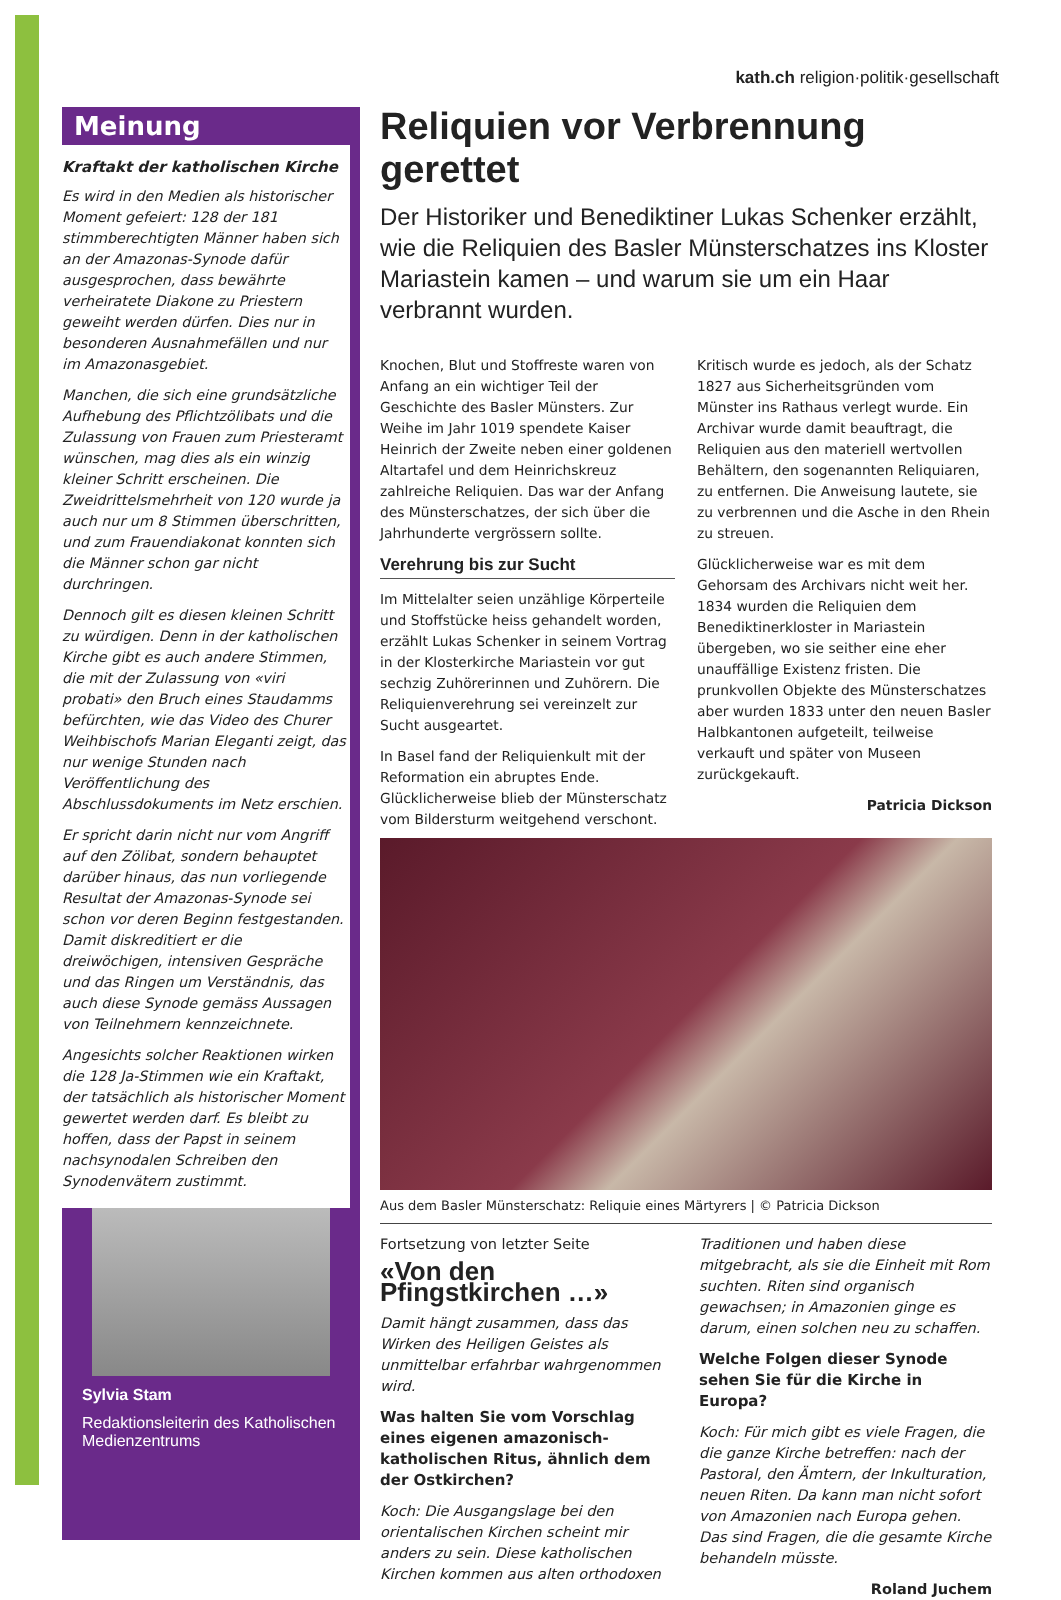kath.ch religion·politik·gesellschaft
Meinung
Kraftakt der katholischen Kirche
Es wird in den Medien als historischer Moment gefeiert: 128 der 181 stimmberechtigten Männer haben sich an der Amazonas-Synode dafür ausgesprochen, dass bewährte verheiratete Diakone zu Priestern geweiht werden dürfen. Dies nur in besonderen Ausnahmefällen und nur im Amazonasgebiet.
Manchen, die sich eine grundsätzliche Aufhebung des Pflichtzölibats und die Zulassung von Frauen zum Priesteramt wünschen, mag dies als ein winzig kleiner Schritt erscheinen. Die Zweidrittelsmehrheit von 120 wurde ja auch nur um 8 Stimmen überschritten, und zum Frauendiakonat konnten sich die Männer schon gar nicht durchringen.
Dennoch gilt es diesen kleinen Schritt zu würdigen. Denn in der katholischen Kirche gibt es auch andere Stimmen, die mit der Zulassung von «viri probati» den Bruch eines Staudamms befürchten, wie das Video des Churer Weihbischofs Marian Eleganti zeigt, das nur wenige Stunden nach Veröffentlichung des Abschlussdokuments im Netz erschien.
Er spricht darin nicht nur vom Angriff auf den Zölibat, sondern behauptet darüber hinaus, das nun vorliegende Resultat der Amazonas-Synode sei schon vor deren Beginn festgestanden. Damit diskreditiert er die dreiwöchigen, intensiven Gespräche und das Ringen um Verständnis, das auch diese Synode gemäss Aussagen von Teilnehmern kennzeichnete.
Angesichts solcher Reaktionen wirken die 128 Ja-Stimmen wie ein Kraftakt, der tatsächlich als historischer Moment gewertet werden darf. Es bleibt zu hoffen, dass der Papst in seinem nachsynodalen Schreiben den Synodenvätern zustimmt.
Sylvia Stam
Redaktionsleiterin des Katholischen Medienzentrums
Reliquien vor Verbrennung gerettet
Der Historiker und Benediktiner Lukas Schenker erzählt, wie die Reliquien des Basler Münsterschatzes ins Kloster Mariastein kamen – und warum sie um ein Haar verbrannt wurden.
Knochen, Blut und Stoffreste waren von Anfang an ein wichtiger Teil der Geschichte des Basler Münsters. Zur Weihe im Jahr 1019 spendete Kaiser Heinrich der Zweite neben einer goldenen Altartafel und dem Heinrichskreuz zahlreiche Reliquien. Das war der Anfang des Münsterschatzes, der sich über die Jahrhunderte vergrössern sollte.
Verehrung bis zur Sucht
Im Mittelalter seien unzählige Körperteile und Stoffstücke heiss gehandelt worden, erzählt Lukas Schenker in seinem Vortrag in der Klosterkirche Mariastein vor gut sechzig Zuhörerinnen und Zuhörern. Die Reliquienverehrung sei vereinzelt zur Sucht ausgeartet.
In Basel fand der Reliquienkult mit der Reformation ein abruptes Ende. Glücklicherweise blieb der Münsterschatz vom Bildersturm weitgehend verschont. Kritisch wurde es jedoch, als der Schatz 1827 aus Sicherheitsgründen vom Münster ins Rathaus verlegt wurde. Ein Archivar wurde damit beauftragt, die Reliquien aus den materiell wertvollen Behältern, den sogenannten Reliquiaren, zu entfernen. Die Anweisung lautete, sie zu verbrennen und die Asche in den Rhein zu streuen.
Glücklicherweise war es mit dem Gehorsam des Archivars nicht weit her. 1834 wurden die Reliquien dem Benediktinerkloster in Mariastein übergeben, wo sie seither eine eher unauffällige Existenz fristen. Die prunkvollen Objekte des Münsterschatzes aber wurden 1833 unter den neuen Basler Halbkantonen aufgeteilt, teilweise verkauft und später von Museen zurückgekauft.
Patricia Dickson
Aus dem Basler Münsterschatz: Reliquie eines Märtyrers | © Patricia Dickson
Fortsetzung von letzter Seite
«Von den Pfingstkirchen …»
Damit hängt zusammen, dass das Wirken des Heiligen Geistes als unmittelbar erfahrbar wahrgenommen wird.
Was halten Sie vom Vorschlag eines eigenen amazonisch-katholischen Ritus, ähnlich dem der Ostkirchen?
Koch: Die Ausgangslage bei den orientalischen Kirchen scheint mir anders zu sein. Diese katholischen Kirchen kommen aus alten orthodoxen Traditionen und haben diese mitgebracht, als sie die Einheit mit Rom suchten. Riten sind organisch gewachsen; in Amazonien ginge es darum, einen solchen neu zu schaffen.
Welche Folgen dieser Synode sehen Sie für die Kirche in Europa?
Koch: Für mich gibt es viele Fragen, die die ganze Kirche betreffen: nach der Pastoral, den Ämtern, der Inkulturation, neuen Riten. Da kann man nicht sofort von Amazonien nach Europa gehen. Das sind Fragen, die die gesamte Kirche behandeln müsste.
Roland Juchem